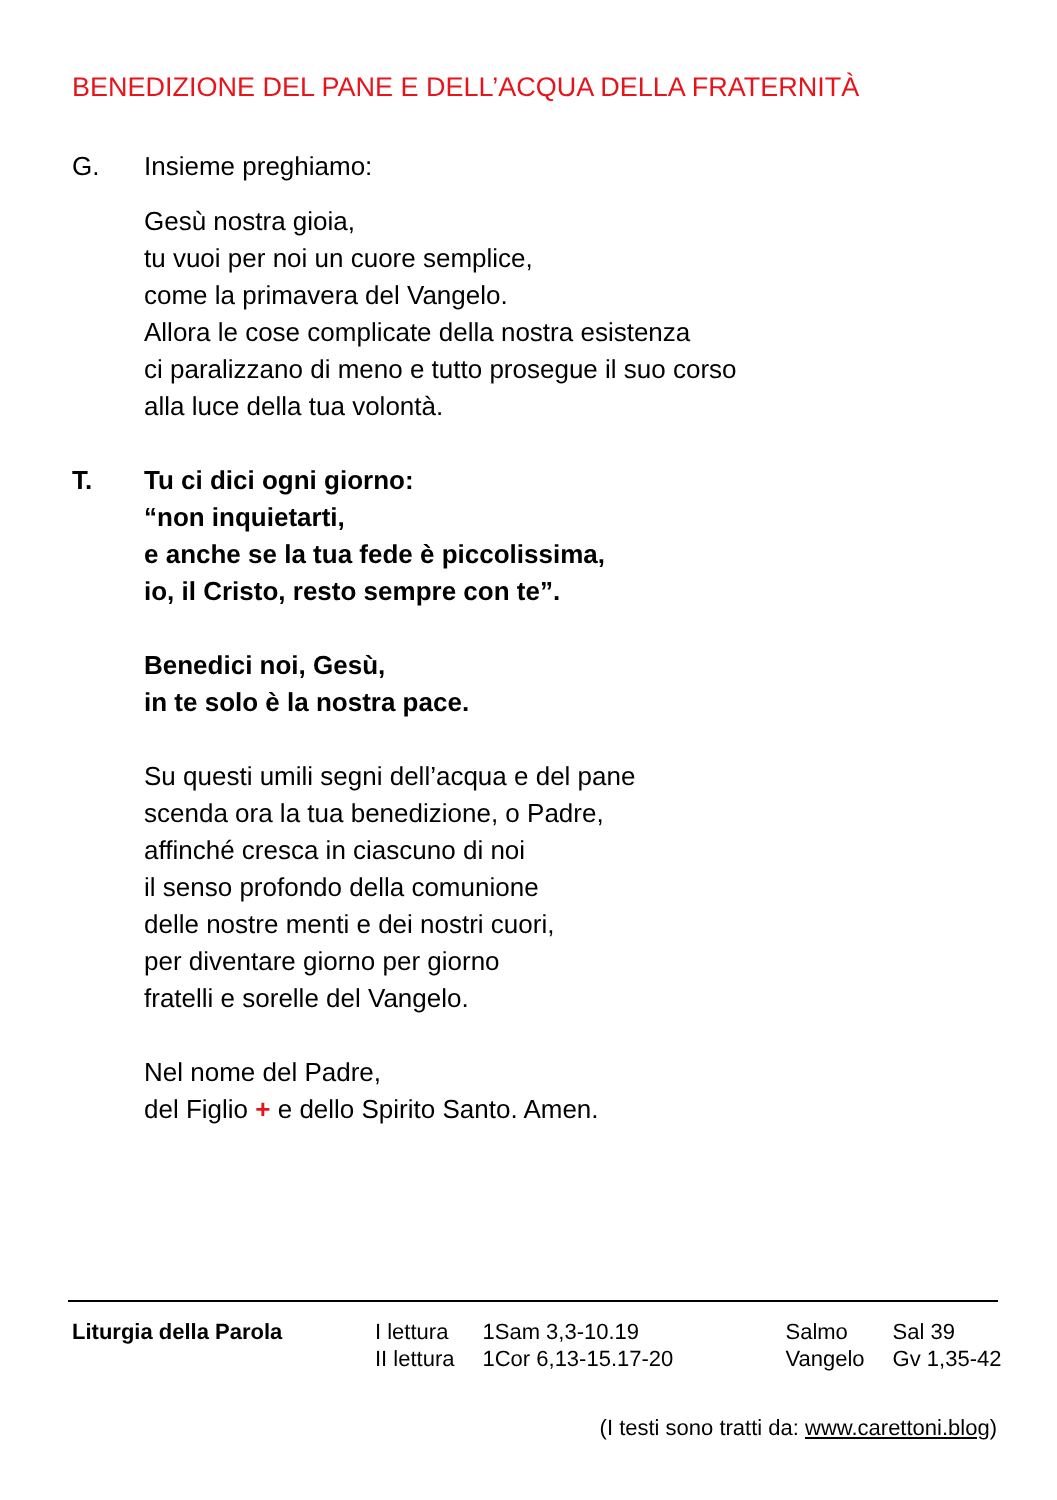BENEDIZIONE DEL PANE E DELL’ACQUA DELLA FRATERNITÀ
G. Insieme preghiamo:
Gesù nostra gioia,
tu vuoi per noi un cuore semplice,
come la primavera del Vangelo.
Allora le cose complicate della nostra esistenza
ci paralizzano di meno e tutto prosegue il suo corso
alla luce della tua volontà.
T. Tu ci dici ogni giorno:
“non inquietarti,
e anche se la tua fede è piccolissima,
io, il Cristo, resto sempre con te”.
Benedici noi, Gesù,
in te solo è la nostra pace.
Su questi umili segni dell’acqua e del pane
scenda ora la tua benedizione, o Padre,
affinché cresca in ciascuno di noi
il senso profondo della comunione
delle nostre menti e dei nostri cuori,
per diventare giorno per giorno
fratelli e sorelle del Vangelo.
Nel nome del Padre,
del Figlio + e dello Spirito Santo. Amen.
| Liturgia della Parola | I lettura II lettura | 1Sam 3,3-10.19 1Cor 6,13-15.17-20 | Salmo Vangelo | Sal 39 Gv 1,35-42 |
(I testi sono tratti da: www.carettoni.blog)